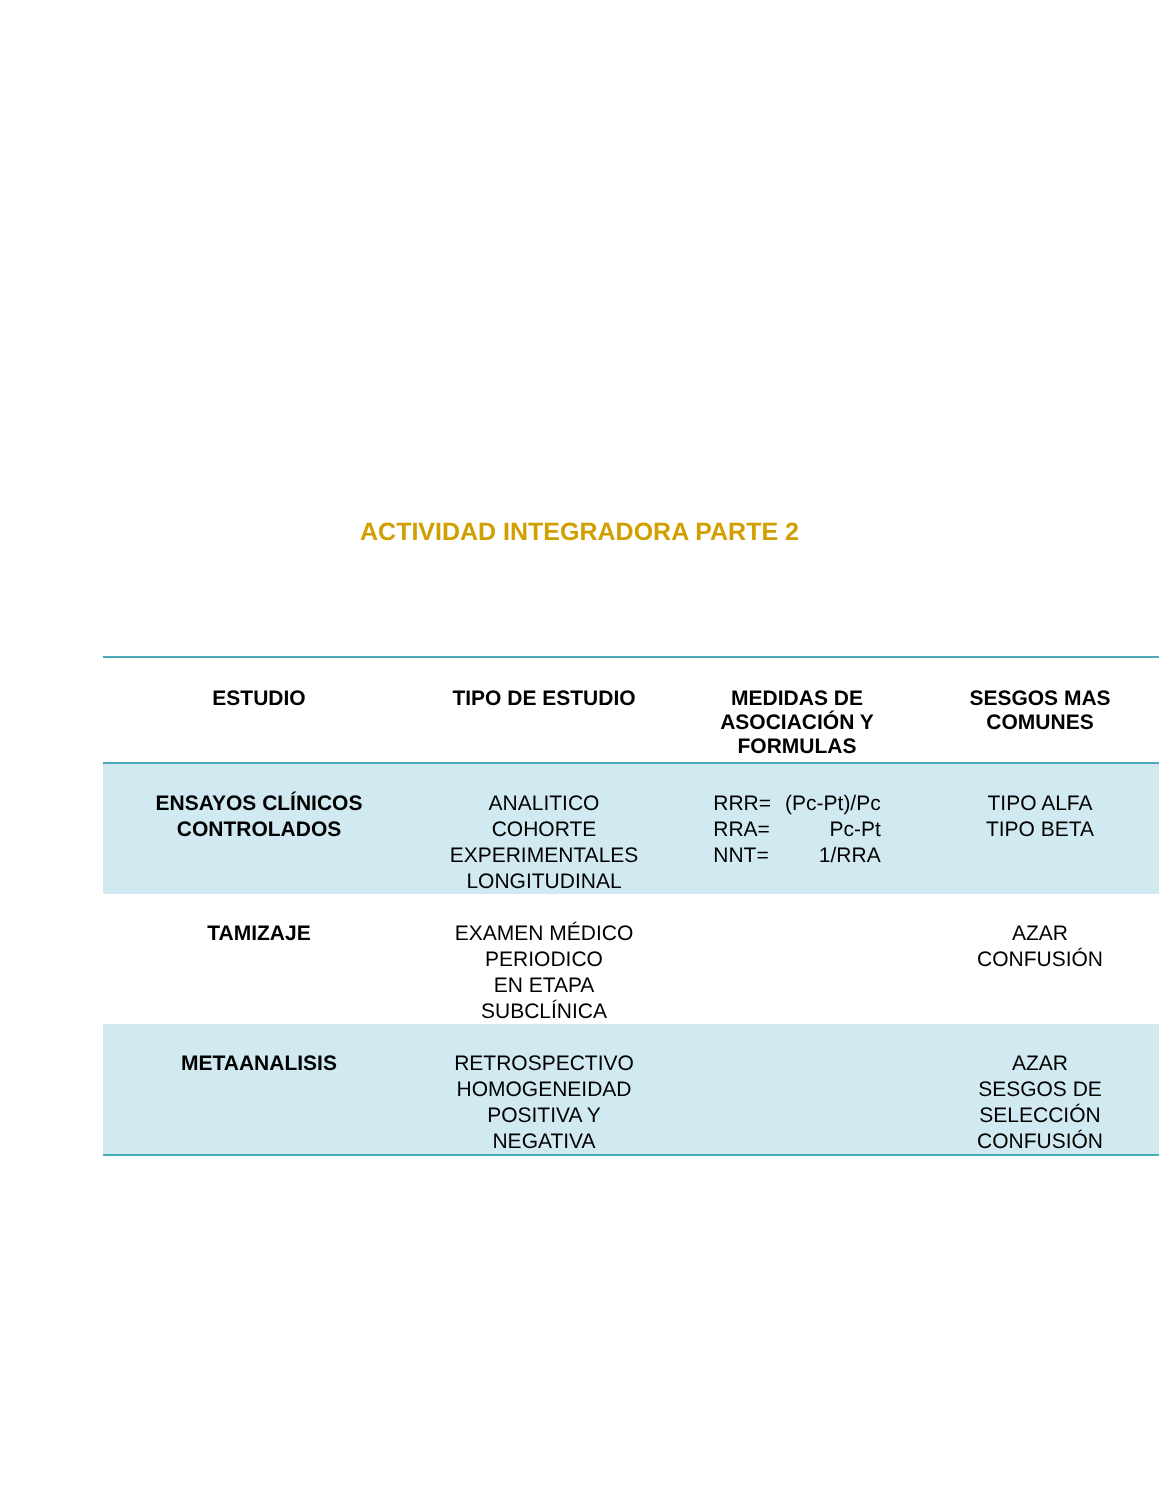ACTIVIDAD INTEGRADORA PARTE 2
| ESTUDIO | TIPO DE ESTUDIO | MEDIDAS DE ASOCIACIÓN Y FORMULAS | SESGOS MAS COMUNES |
| --- | --- | --- | --- |
| ENSAYOS CLÍNICOS CONTROLADOS | ANALITICO COHORTE EXPERIMENTALES LONGITUDINAL | RRR= (Pc-Pt)/Pc RRA= Pc-Pt NNT= 1/RRA | TIPO ALFA TIPO BETA |
| TAMIZAJE | EXAMEN MÉDICO PERIODICO EN ETAPA SUBCLÍNICA | | AZAR CONFUSIÓN |
| METAANALISIS | RETROSPECTIVO HOMOGENEIDAD POSITIVA Y NEGATIVA | | AZAR SESGOS DE SELECCIÓN CONFUSIÓN |